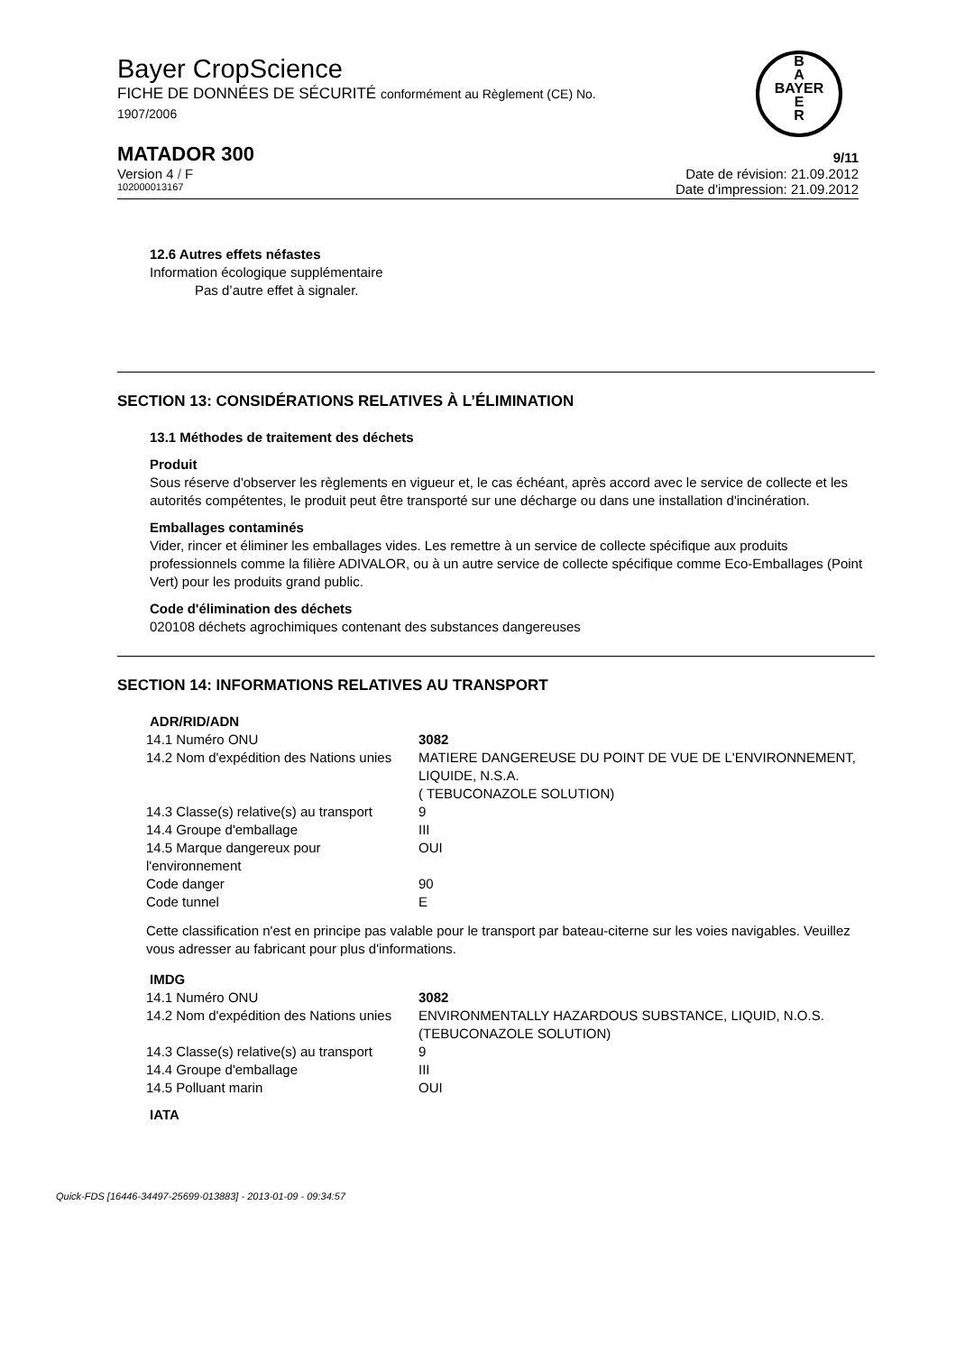Bayer CropScience
FICHE DE DONNÉES DE SÉCURITÉ conformément au Règlement (CE) No.
1907/2006
B
A
BAYER
E
R
MATADOR 300 9/11
Version 4 / F Date de révision: 21.09.2012
102000013167 Date d'impression: 21.09.2012
12.6 Autres effets néfastes
Information écologique supplémentaire
Pas d’autre effet à signaler.
SECTION 13: CONSIDÉRATIONS RELATIVES À L’ÉLIMINATION
13.1 Méthodes de traitement des déchets
Produit
Sous réserve d'observer les règlements en vigueur et, le cas échéant, après accord avec le service de collecte et les autorités compétentes, le produit peut être transporté sur une décharge ou dans une installation d'incinération.
Emballages contaminés
Vider, rincer et éliminer les emballages vides. Les remettre à un service de collecte spécifique aux produits professionnels comme la filière ADIVALOR, ou à un autre service de collecte spécifique comme Eco-Emballages (Point Vert) pour les produits grand public.
Code d'élimination des déchets
020108 déchets agrochimiques contenant des substances dangereuses
SECTION 14: INFORMATIONS RELATIVES AU TRANSPORT
ADR/RID/ADN
| 14.1 Numéro ONU | 3082 |
| 14.2 Nom d'expédition des Nations unies | MATIERE DANGEREUSE DU POINT DE VUE DE L'ENVIRONNEMENT, LIQUIDE, N.S.A. ( TEBUCONAZOLE SOLUTION) |
| 14.3 Classe(s) relative(s) au transport | 9 |
| 14.4 Groupe d'emballage | III |
| 14.5 Marque dangereux pour l'environnement | OUI |
| Code danger | 90 |
| Code tunnel | E |
Cette classification n'est en principe pas valable pour le transport par bateau-citerne sur les voies navigables. Veuillez vous adresser au fabricant pour plus d'informations.
IMDG
| 14.1 Numéro ONU | 3082 |
| 14.2 Nom d'expédition des Nations unies | ENVIRONMENTALLY HAZARDOUS SUBSTANCE, LIQUID, N.O.S. (TEBUCONAZOLE SOLUTION) |
| 14.3 Classe(s) relative(s) au transport | 9 |
| 14.4 Groupe d'emballage | III |
| 14.5 Polluant marin | OUI |
IATA
Quick-FDS [16446-34497-25699-013883] - 2013-01-09 - 09:34:57